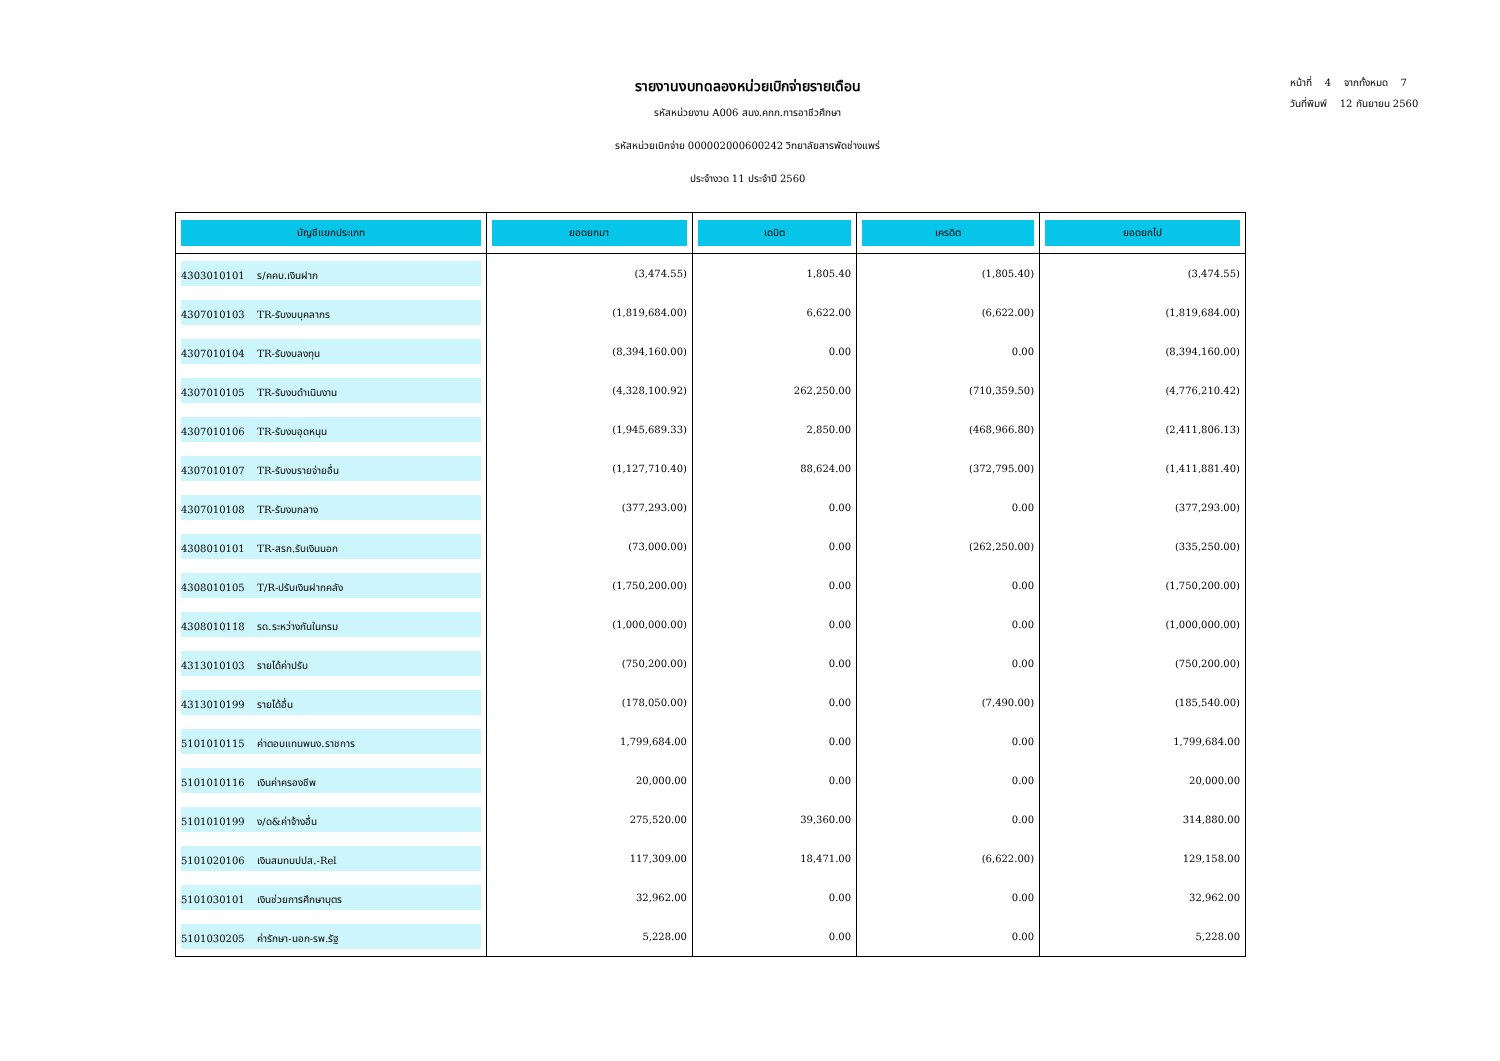หน้าที่ 4 จากทั้งหมด 7
วันที่พิมพ์ 12 กันยายน 2560
รายงานงบทดลองหน่วยเบิกจ่ายรายเดือน
รหัสหน่วยงาน A006 สนง.คกก.การอาชีวศึกษา
รหัสหน่วยเบิกจ่าย 000002000600242 วิทยาลัยสารพัดช่างแพร่
ประจำงวด 11 ประจำปี 2560
| บัญชีแยกประเภท | ยอดยกมา | เดบิต | เครดิต | ยอดยกไป |
| --- | --- | --- | --- | --- |
| 4303010101 ร/คคบ.เงินฝาก | (3,474.55) | 1,805.40 | (1,805.40) | (3,474.55) |
| 4307010103 TR-รับงบบุคลากร | (1,819,684.00) | 6,622.00 | (6,622.00) | (1,819,684.00) |
| 4307010104 TR-รับงบลงทุน | (8,394,160.00) | 0.00 | 0.00 | (8,394,160.00) |
| 4307010105 TR-รับงบดำเนินงาน | (4,328,100.92) | 262,250.00 | (710,359.50) | (4,776,210.42) |
| 4307010106 TR-รับงบอุดหนุน | (1,945,689.33) | 2,850.00 | (468,966.80) | (2,411,806.13) |
| 4307010107 TR-รับงบรายจ่ายอื่น | (1,127,710.40) | 88,624.00 | (372,795.00) | (1,411,881.40) |
| 4307010108 TR-รับงบกลาง | (377,293.00) | 0.00 | 0.00 | (377,293.00) |
| 4308010101 TR-สรก.รับเงินนอก | (73,000.00) | 0.00 | (262,250.00) | (335,250.00) |
| 4308010105 T/R-ปรับเงินฝากคลัง | (1,750,200.00) | 0.00 | 0.00 | (1,750,200.00) |
| 4308010118 รด.ระหว่างกันในกรม | (1,000,000.00) | 0.00 | 0.00 | (1,000,000.00) |
| 4313010103 รายได้ค่าปรับ | (750,200.00) | 0.00 | 0.00 | (750,200.00) |
| 4313010199 รายได้อื่น | (178,050.00) | 0.00 | (7,490.00) | (185,540.00) |
| 5101010115 ค่าตอบแทนพนง.ราชการ | 1,799,684.00 | 0.00 | 0.00 | 1,799,684.00 |
| 5101010116 เงินค่าครองชีพ | 20,000.00 | 0.00 | 0.00 | 20,000.00 |
| 5101010199 ง/ด&ค่าจ้างอื่น | 275,520.00 | 39,360.00 | 0.00 | 314,880.00 |
| 5101020106 เงินสมทบปปส.-Rel | 117,309.00 | 18,471.00 | (6,622.00) | 129,158.00 |
| 5101030101 เงินช่วยการศึกษาบุตร | 32,962.00 | 0.00 | 0.00 | 32,962.00 |
| 5101030205 ค่ารักษา-นอก-รพ.รัฐ | 5,228.00 | 0.00 | 0.00 | 5,228.00 |